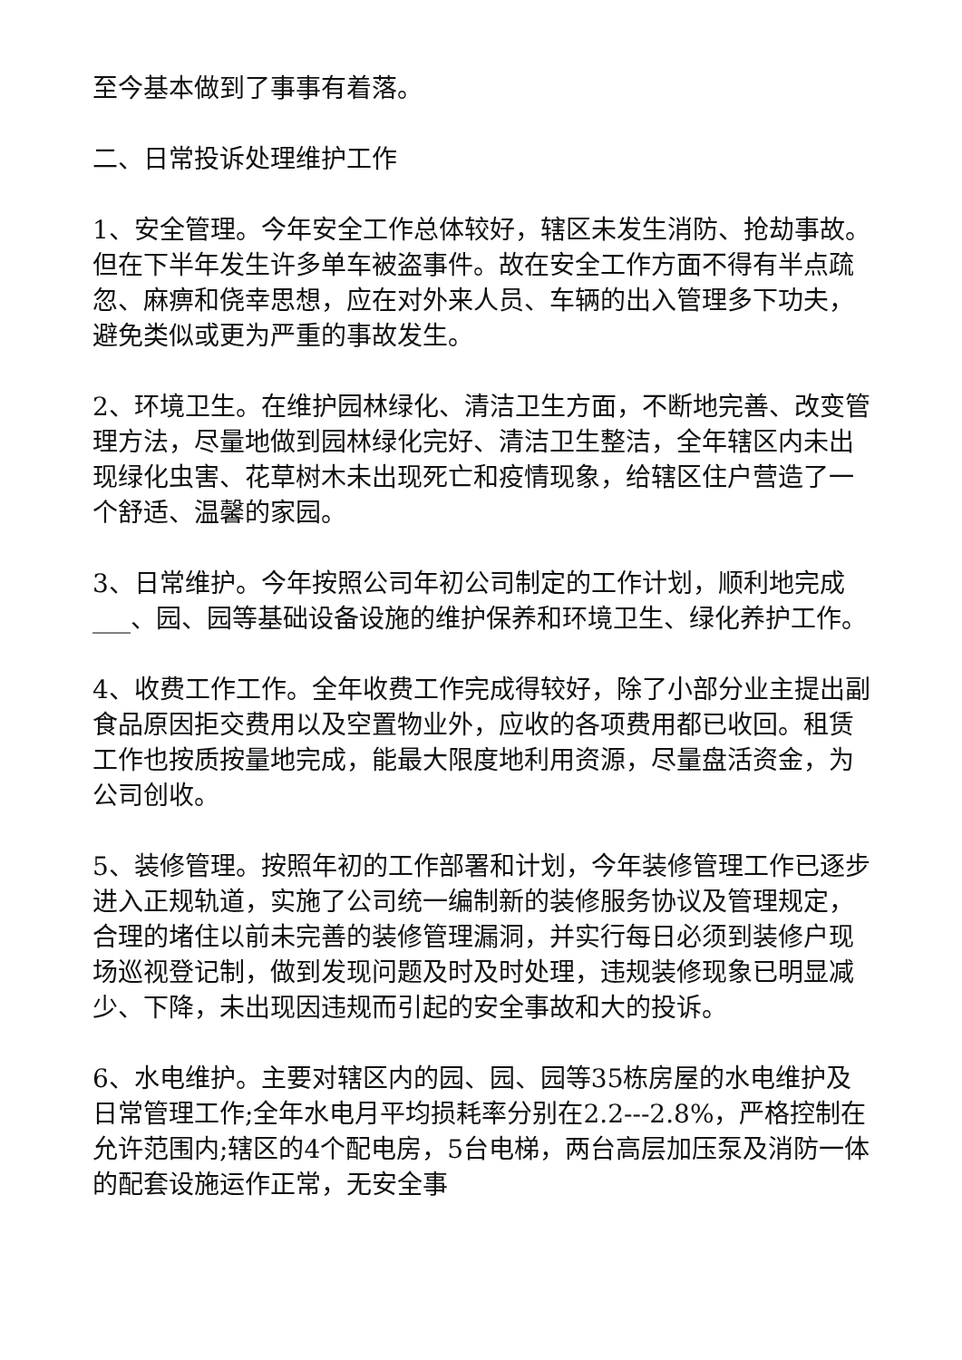至今基本做到了事事有着落。
二、日常投诉处理维护工作
1、安全管理。今年安全工作总体较好，辖区未发生消防、抢劫事故。但在下半年发生许多单车被盗事件。故在安全工作方面不得有半点疏忽、麻痹和侥幸思想，应在对外来人员、车辆的出入管理多下功夫，避免类似或更为严重的事故发生。
2、环境卫生。在维护园林绿化、清洁卫生方面，不断地完善、改变管理方法，尽量地做到园林绿化完好、清洁卫生整洁，全年辖区内未出现绿化虫害、花草树木未出现死亡和疫情现象，给辖区住户营造了一个舒适、温馨的家园。
3、日常维护。今年按照公司年初公司制定的工作计划，顺利地完成___、园、园等基础设备设施的维护保养和环境卫生、绿化养护工作。
4、收费工作工作。全年收费工作完成得较好，除了小部分业主提出副食品原因拒交费用以及空置物业外，应收的各项费用都已收回。租赁工作也按质按量地完成，能最大限度地利用资源，尽量盘活资金，为公司创收。
5、装修管理。按照年初的工作部署和计划，今年装修管理工作已逐步进入正规轨道，实施了公司统一编制新的装修服务协议及管理规定，合理的堵住以前未完善的装修管理漏洞，并实行每日必须到装修户现场巡视登记制，做到发现问题及时及时处理，违规装修现象已明显减少、下降，未出现因违规而引起的安全事故和大的投诉。
6、水电维护。主要对辖区内的园、园、园等35栋房屋的水电维护及日常管理工作;全年水电月平均损耗率分别在2.2---2.8%，严格控制在允许范围内;辖区的4个配电房，5台电梯，两台高层加压泵及消防一体的配套设施运作正常，无安全事